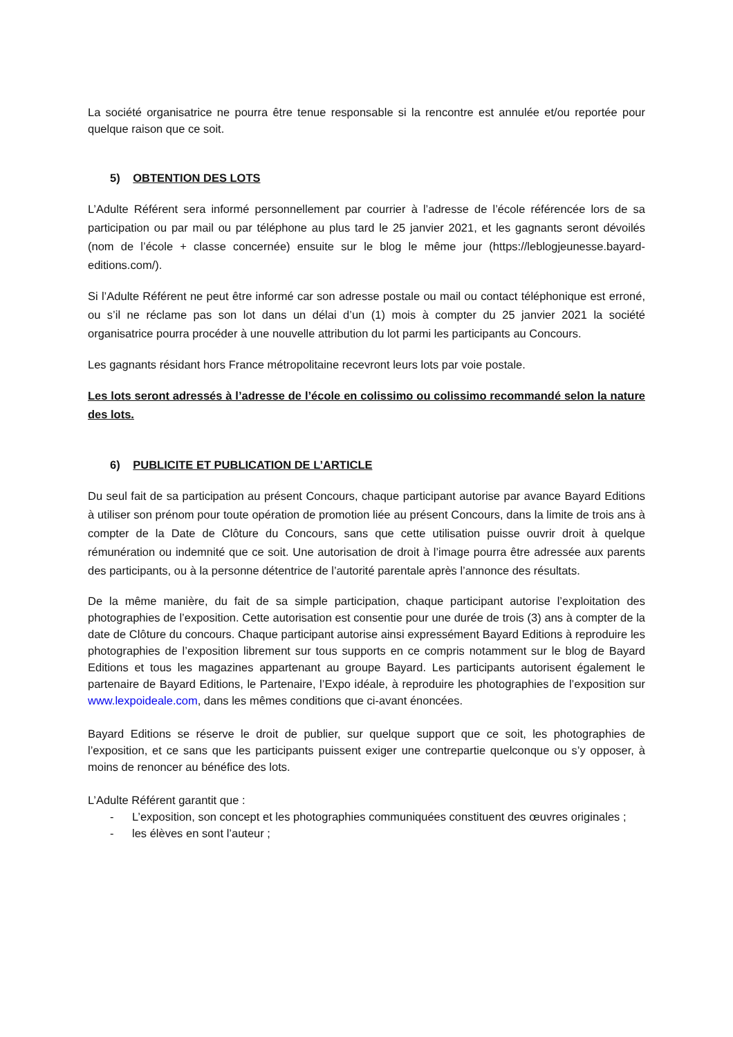La société organisatrice ne pourra être tenue responsable si la rencontre est annulée et/ou reportée pour quelque raison que ce soit.
5) OBTENTION DES LOTS
L’Adulte Référent sera informé personnellement par courrier à l’adresse de l’école référencée lors de sa participation ou par mail ou par téléphone au plus tard le 25 janvier 2021, et les gagnants seront dévoilés (nom de l’école + classe concernée) ensuite sur le blog le même jour (https://leblogjeunesse.bayard-editions.com/).
Si l’Adulte Référent ne peut être informé car son adresse postale ou mail ou contact téléphonique est erroné, ou s’il ne réclame pas son lot dans un délai d’un (1) mois à compter du 25 janvier 2021 la société organisatrice pourra procéder à une nouvelle attribution du lot parmi les participants au Concours.
Les gagnants résidant hors France métropolitaine recevront leurs lots par voie postale.
Les lots seront adressés à l’adresse de l’école en colissimo ou colissimo recommandé selon la nature des lots.
6) PUBLICITE ET PUBLICATION DE L’ARTICLE
Du seul fait de sa participation au présent Concours, chaque participant autorise par avance Bayard Editions à utiliser son prénom pour toute opération de promotion liée au présent Concours, dans la limite de trois ans à compter de la Date de Clôture du Concours, sans que cette utilisation puisse ouvrir droit à quelque rémunération ou indemnité que ce soit. Une autorisation de droit à l’image pourra être adressée aux parents des participants, ou à la personne détentrice de l’autorité parentale après l’annonce des résultats.
De la même manière, du fait de sa simple participation, chaque participant autorise l’exploitation des photographies de l’exposition. Cette autorisation est consentie pour une durée de trois (3) ans à compter de la date de Clôture du concours. Chaque participant autorise ainsi expressément Bayard Editions à reproduire les photographies de l’exposition librement sur tous supports en ce compris notamment sur le blog de Bayard Editions et tous les magazines appartenant au groupe Bayard. Les participants autorisent également le partenaire de Bayard Editions, le Partenaire, l’Expo idéale, à reproduire les photographies de l’exposition sur www.lexpoideale.com, dans les mêmes conditions que ci-avant énoncées.
Bayard Editions se réserve le droit de publier, sur quelque support que ce soit, les photographies de l’exposition, et ce sans que les participants puissent exiger une contrepartie quelconque ou s’y opposer, à moins de renoncer au bénéfice des lots.
L’Adulte Référent garantit que :
- L’exposition, son concept et les photographies communiquées constituent des œuvres originales ;
- les élèves en sont l’auteur ;